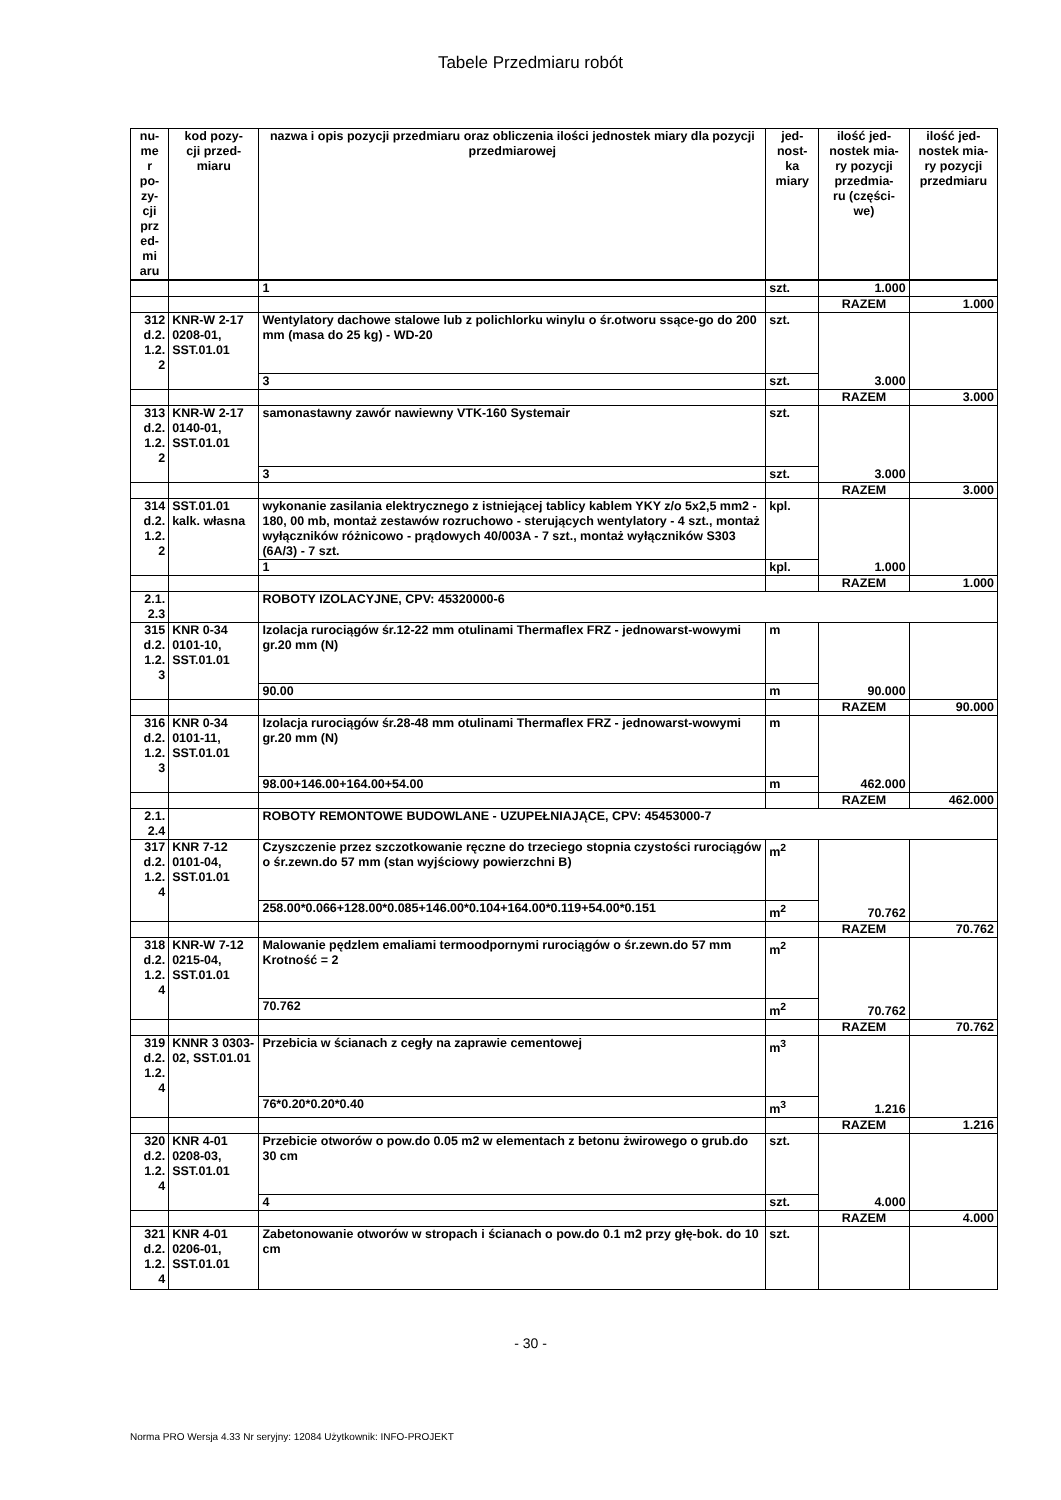Tabele Przedmiaru robót
| nu- me r po- zy- cji prz ed- mi aru | kod pozy- cji przed- miaru | nazwa i opis pozycji przedmiaru oraz obliczenia ilości jednostek miary dla pozycji przedmiarowej | jed- nost- ka miary | ilość jed- nostek mia- ry pozycji przedmia- ru (części- we) | ilość jed- nostek mia- ry pozycji przedmiaru |
| --- | --- | --- | --- | --- | --- |
| | | 1 | szt. | 1.000 | |
| | | | | RAZEM | 1.000 |
| 312 d.2. 1.2. 2 | KNR-W 2-17 0208-01, SST.01.01 | Wentylatory dachowe stalowe lub z polichlorku winylu o śr.otworu ssące-go do 200 mm (masa do 25 kg) - WD-20 | szt. | 3.000 | |
| | | 3 | szt. | | |
| | | | | RAZEM | 3.000 |
| 313 d.2. 1.2. 2 | KNR-W 2-17 0140-01, SST.01.01 | samonastawny zawór nawiewny VTK-160 Systemair | szt. | 3.000 | |
| | | 3 | szt. | | |
| | | | | RAZEM | 3.000 |
| 314 d.2. 1.2. 2 | SST.01.01 kalk. własna | wykonanie zasilania elektrycznego z istniejącej tablicy kablem YKY z/o 5x2,5 mm2 - 180, 00 mb, montaż zestawów rozruchowo - sterujących wentylatory - 4 szt., montaż wyłączników różnicowo - prądowych 40/003A - 7 szt., montaż wyłączników S303 (6A/3) - 7 szt. | kpl. | 1.000 | |
| | | 1 | kpl. | | |
| | | | | RAZEM | 1.000 |
| 2.1. 2.3 | | ROBOTY IZOLACYJNE, CPV: 45320000-6 | | | |
| 315 d.2. 1.2. 3 | KNR 0-34 0101-10, SST.01.01 | Izolacja rurociągów śr.12-22 mm otulinami Thermaflex FRZ - jednowarst-wowymi gr.20 mm (N) | m | 90.000 | |
| | | 90.00 | m | | |
| | | | | RAZEM | 90.000 |
| 316 d.2. 1.2. 3 | KNR 0-34 0101-11, SST.01.01 | Izolacja rurociągów śr.28-48 mm otulinami Thermaflex FRZ - jednowarst-wowymi gr.20 mm (N) | m | 462.000 | |
| | | 98.00+146.00+164.00+54.00 | m | | |
| | | | | RAZEM | 462.000 |
| 2.1. 2.4 | | ROBOTY REMONTOWE BUDOWLANE - UZUPEŁNIAJĄCE, CPV: 45453000-7 | | | |
| 317 d.2. 1.2. 4 | KNR 7-12 0101-04, SST.01.01 | Czyszczenie przez szczotkowanie ręczne do trzeciego stopnia czystości rurociągów o śr.zewn.do 57 mm (stan wyjściowy powierzchni B) | m<sup>2</sup> | 70.762 | |
| | | 258.00*0.066+128.00*0.085+146.00*0.104+164.00*0.119+54.00*0.151 | m<sup>2</sup> | | |
| | | | | RAZEM | 70.762 |
| 318 d.2. 1.2. 4 | KNR-W 7-12 0215-04, SST.01.01 | Malowanie pędzlem emaliami termoodpornymi rurociągów o śr.zewn.do 57 mm Krotność = 2 | m<sup>2</sup> | 70.762 | |
| | | 70.762 | m<sup>2</sup> | | |
| | | | | RAZEM | 70.762 |
| 319 d.2. 1.2. 4 | KNNR 3 0303-02, SST.01.01 | Przebicia w ścianach z cegły na zaprawie cementowej | m<sup>3</sup> | 1.216 | |
| | | 76*0.20*0.20*0.40 | m<sup>3</sup> | | |
| | | | | RAZEM | 1.216 |
| 320 d.2. 1.2. 4 | KNR 4-01 0208-03, SST.01.01 | Przebicie otworów o pow.do 0.05 m2 w elementach z betonu żwirowego o grub.do 30 cm | szt. | 4.000 | |
| | | 4 | szt. | | |
| | | | | RAZEM | 4.000 |
| 321 d.2. 1.2. 4 | KNR 4-01 0206-01, SST.01.01 | Zabetonowanie otworów w stropach i ścianach o pow.do 0.1 m2 przy głę-bok. do 10 cm | szt. | | |
- 30 -
Norma PRO Wersja 4.33 Nr seryjny: 12084 Użytkownik: INFO-PROJEKT